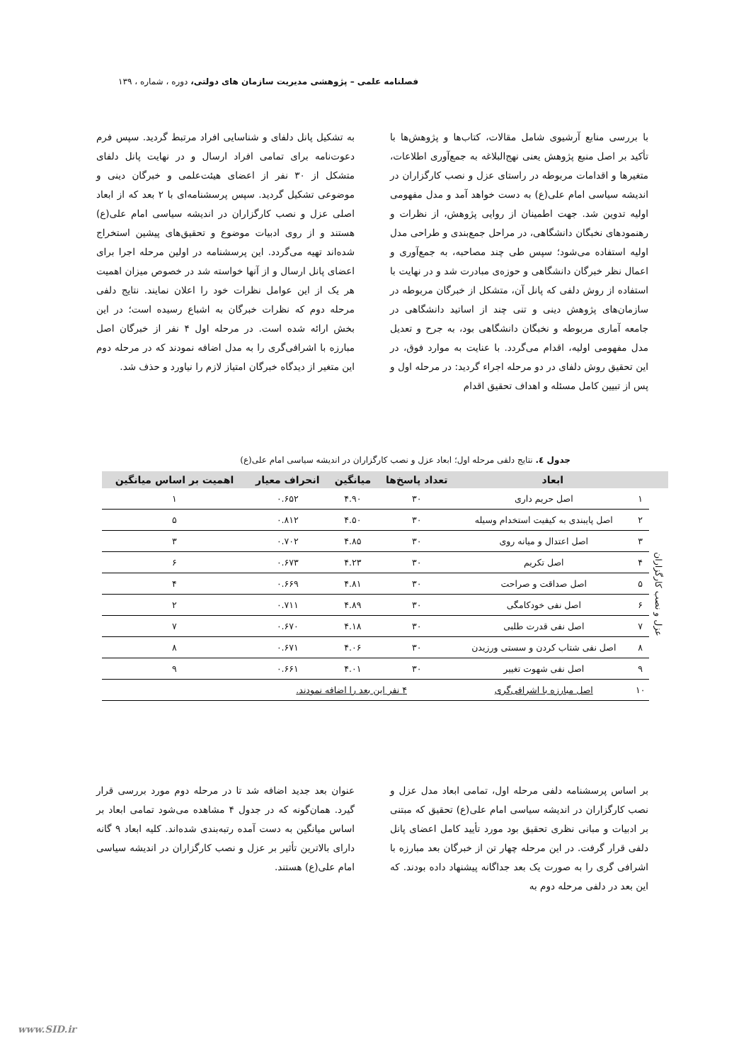فصلنامه علمی – پژوهشی مدیریت سازمان های دولتی، دوره ، شماره ، ۱۳۹
با بررسی منابع آرشیوی شامل مقالات، کتاب‌ها و پژوهش‌ها با تأکید بر اصل منبع پژوهش یعنی نهج‌البلاغه به جمع‌آوری اطلاعات، متغیرها و اقدامات مربوطه در راستای عزل و نصب کارگزاران در اندیشه سیاسی امام علی(ع) به دست خواهد آمد و مدل مفهومی اولیه تدوین شد. جهت اطمینان از روایی پژوهش، از نظرات و رهنمودهای نخبگان دانشگاهی، در مراحل جمع‌بندی و طراحی مدل اولیه استفاده می‌شود؛ سپس طی چند مصاحبه، به جمع‌آوری و اعمال نظر خبرگان دانشگاهی و حوزه‌ی مبادرت شد و در نهایت با استفاده از روش دلفی که پانل آن، متشکل از خبرگان مربوطه در سازمان‌های پژوهش دینی و تنی چند از اساتید دانشگاهی در جامعه آماری مربوطه و نخبگان دانشگاهی بود، به جرح و تعدیل مدل مفهومی اولیه، اقدام می‌گردد. با عنایت به موارد فوق، در این تحقیق روش دلفای در دو مرحله اجراء گردید: در مرحله اول و پس از تبیین کامل مسئله و اهداف تحقیق اقدام
به تشکیل پانل دلفای و شناسایی افراد مرتبط گردید. سپس فرم دعوت‌نامه برای تمامی افراد ارسال و در نهایت پانل دلفای متشکل از ۳۰ نفر از اعضای هیئت‌علمی و خبرگان دینی و موضوعی تشکیل گردید. سپس پرسشنامه‌ای با ۲ بعد که از ابعاد اصلی عزل و نصب کارگزاران در اندیشه سیاسی امام علی(ع) هستند و از روی ادبیات موضوع و تحقیق‌های پیشین استخراج شده‌اند تهیه می‌گردد. این پرسشنامه در اولین مرحله اجرا برای اعضای پانل ارسال و از آنها خواسته شد در خصوص میزان اهمیت هر یک از این عوامل نظرات خود را اعلان نمایند. نتایج دلفی مرحله دوم که نظرات خبرگان به اشباع رسیده است؛ در این بخش ارائه شده است. در مرحله اول ۴ نفر از خبرگان اصل مبارزه با اشرافی‌گری را به مدل اضافه نمودند که در مرحله دوم این متغیر از دیدگاه خبرگان امتیاز لازم را نیاورد و حذف شد.
جدول ٤. نتایج دلفی مرحله اول؛ ابعاد عزل و نصب کارگزاران در اندیشه سیاسی امام علی(ع)
| | ابعاد | | تعداد پاسخ‌ها | میانگین | انحراف معیار | اهمیت بر اساس میانگین |
| --- | --- | --- | --- | --- | --- | --- |
| عزل و نصب کارگزاران | ۱ | اصل حریم داری | ۳۰ | ۴.۹۰ | ۰.۶۵۲ | ۱ |
| | ۲ | اصل پایبندی به کیفیت استخدام وسیله | ۳۰ | ۴.۵۰ | ۰.۸۱۲ | ۵ |
| | ۳ | اصل اعتدال و میانه روی | ۳۰ | ۴.۸۵ | ۰.۷۰۲ | ۳ |
| | ۴ | اصل تکریم | ۳۰ | ۴.۲۳ | ۰.۶۷۳ | ۶ |
| | ۵ | اصل صداقت و صراحت | ۳۰ | ۴.۸۱ | ۰.۶۶۹ | ۴ |
| | ۶ | اصل نفی خودکامگی | ۳۰ | ۴.۸۹ | ۰.۷۱۱ | ۲ |
| | ۷ | اصل نفی قدرت طلبی | ۳۰ | ۴.۱۸ | ۰.۶۷۰ | ۷ |
| | ۸ | اصل نفی شتاب کردن و سستی ورزیدن | ۳۰ | ۴.۰۶ | ۰.۶۷۱ | ۸ |
| | ۹ | اصل نفی شهوت تغییر | ۳۰ | ۴.۰۱ | ۰.۶۶۱ | ۹ |
| | ۱۰ | اصل مبارزه با اشرافی‌گری | ۴ نفر این بعد را اضافه نمودند. | | | |
بر اساس پرسشنامه دلفی مرحله اول، تمامی ابعاد مدل عزل و نصب کارگزاران در اندیشه سیاسی امام علی(ع) تحقیق که مبتنی بر ادبیات و مبانی نظری تحقیق بود مورد تأیید کامل اعضای پانل دلفی قرار گرفت. در این مرحله چهار تن از خبرگان بعد مبارزه با اشرافی گری را به صورت یک بعد جداگانه پیشنهاد داده بودند. که این بعد در دلفی مرحله دوم به
عنوان بعد جدید اضافه شد تا در مرحله دوم مورد بررسی قرار گیرد. همان‌گونه که در جدول ۴ مشاهده می‌شود تمامی ابعاد بر اساس میانگین به دست آمده رتبه‌بندی شده‌اند. کلیه ابعاد ۹ گانه دارای بالاترین تأثیر بر عزل و نصب کارگزاران در اندیشه سیاسی امام علی(ع) هستند.
www.SID.ir